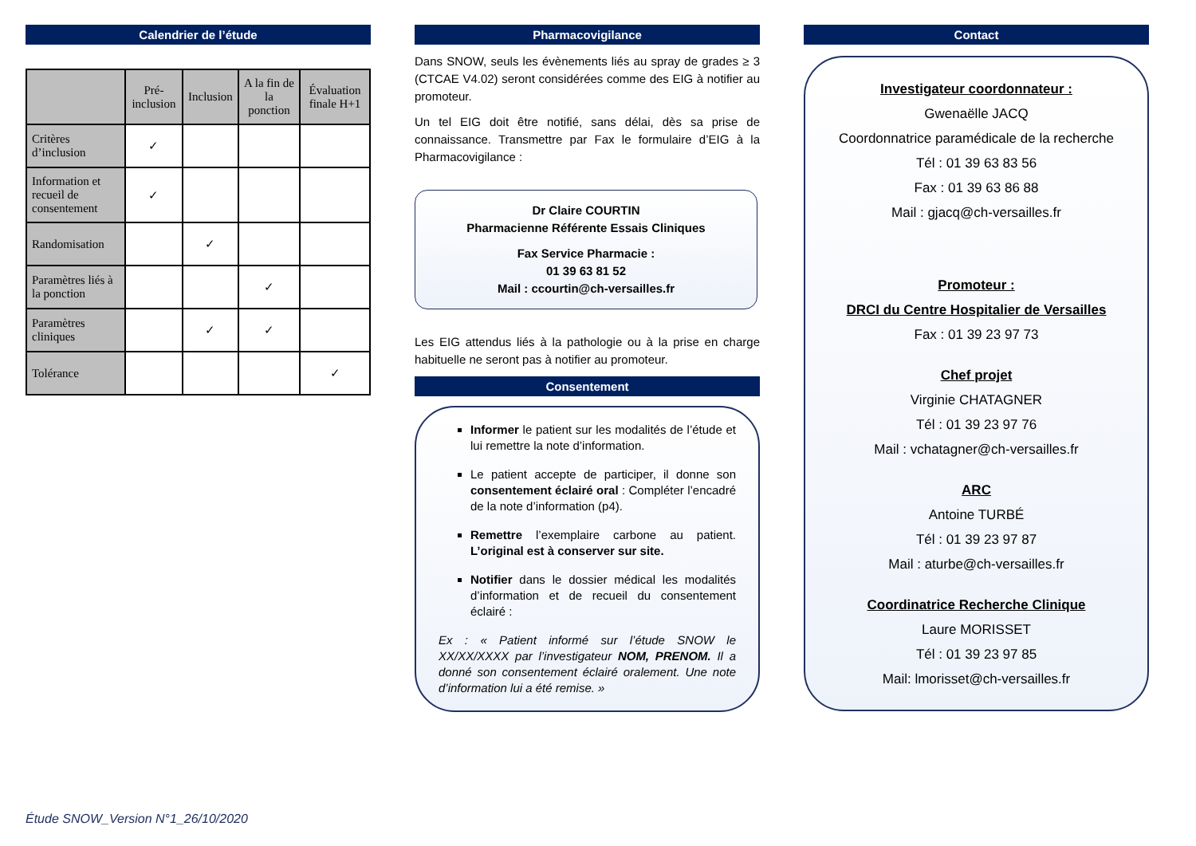Calendrier de l’étude
| | Pré-inclusion | Inclusion | A la fin de la ponction | Évaluation finale H+1 |
| --- | --- | --- | --- | --- |
| Critères d’inclusion | ✓ | | | |
| Information et recueil de consentement | ✓ | | | |
| Randomisation | | ✓ | | |
| Paramètres liés à la ponction | | | ✓ | |
| Paramètres cliniques | | ✓ | ✓ | |
| Tolérance | | | | ✓ |
Pharmacovigilance
Dans SNOW, seuls les évènements liés au spray de grades ≥ 3 (CTCAE V4.02) seront considérées comme des EIG à notifier au promoteur.
Un tel EIG doit être notifié, sans délai, dès sa prise de connaissance. Transmettre par Fax le formulaire d’EIG à la Pharmacovigilance :
Dr Claire COURTIN
Pharmacienne Référente Essais Cliniques
Fax Service Pharmacie :
01 39 63 81 52
Mail : ccourtin@ch-versailles.fr
Les EIG attendus liés à la pathologie ou à la prise en charge habituelle ne seront pas à notifier au promoteur.
Consentement
Informer le patient sur les modalités de l’étude et lui remettre la note d’information.
Le patient accepte de participer, il donne son consentement éclairé oral : Compléter l’encadré de la note d’information (p4).
Remettre l’exemplaire carbone au patient. L’original est à conserver sur site.
Notifier dans le dossier médical les modalités d’information et de recueil du consentement éclairé :
Ex : « Patient informé sur l’étude SNOW le XX/XX/XXXX par l’investigateur NOM, PRENOM. Il a donné son consentement éclairé oralement. Une note d’information lui a été remise. »
Contact
Investigateur coordonnateur :
Gwenaëlle JACQ
Coordonnatrice paramédicale de la recherche
Tél : 01 39 63 83 56
Fax : 01 39 63 86 88
Mail : gjacq@ch-versailles.fr
Promoteur :
DRCI du Centre Hospitalier de Versailles
Fax : 01 39 23 97 73
Chef projet
Virginie CHATAGNER
Tél : 01 39 23 97 76
Mail : vchatagner@ch-versailles.fr
ARC
Antoine TURBÉ
Tél : 01 39 23 97 87
Mail : aturbe@ch-versailles.fr
Coordinatrice Recherche Clinique
Laure MORISSET
Tél : 01 39 23 97 85
Mail: lmorisset@ch-versailles.fr
Étude SNOW_Version N°1_26/10/2020